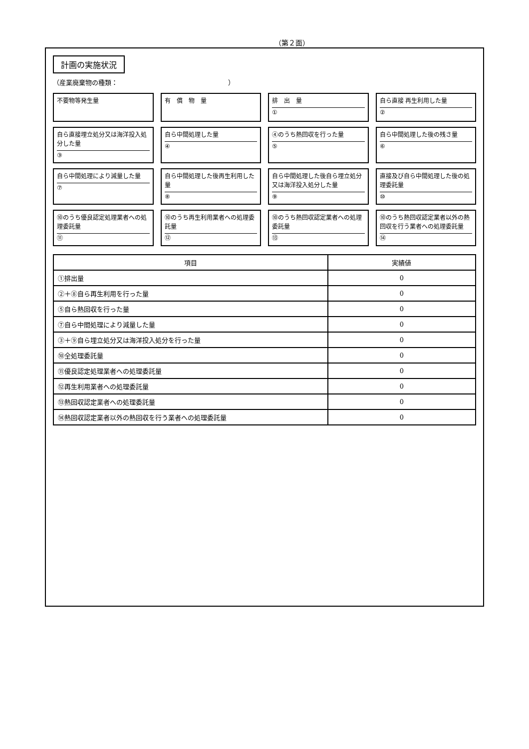（第２面）
計画の実施状況
（産業廃棄物の種類：　　　　　　　　　　　　　　　　　）
不要物等発生量
有　償　物　量
排　出　量
①
自ら直接 再生利用した量
②
自ら直接埋立処分又は海洋投入処分した量
③
自ら中間処理した量
④
④のうち熱回収を行った量
⑤
自ら中間処理した後の残さ量
⑥
自ら中間処理により減量した量
⑦
自ら中間処理した後再生利用した量
⑧
自ら中間処理した後自ら埋立処分又は海洋投入処分した量
⑨
直接及び自ら中間処理した後の処理委託量
⑩
⑩のうち優良認定処理業者への処理委託量
⑪
⑩のうち再生利用業者への処理委託量
⑫
⑩のうち熱回収認定業者への処理委託量
⑬
⑩のうち熱回収認定業者以外の熱回収を行う業者への処理委託量
⑭
| 項目 | 実績値 |
| --- | --- |
| ①排出量 | 0 |
| ②＋⑧自ら再生利用を行った量 | 0 |
| ⑤自ら熱回収を行った量 | 0 |
| ⑦自ら中間処理により減量した量 | 0 |
| ③＋⑨自ら埋立処分又は海洋投入処分を行った量 | 0 |
| ⑩全処理委託量 | 0 |
| ⑪優良認定処理業者への処理委託量 | 0 |
| ⑫再生利用業者への処理委託量 | 0 |
| ⑬熱回収認定業者への処理委託量 | 0 |
| ⑭熱回収認定業者以外の熱回収を行う業者への処理委託量 | 0 |